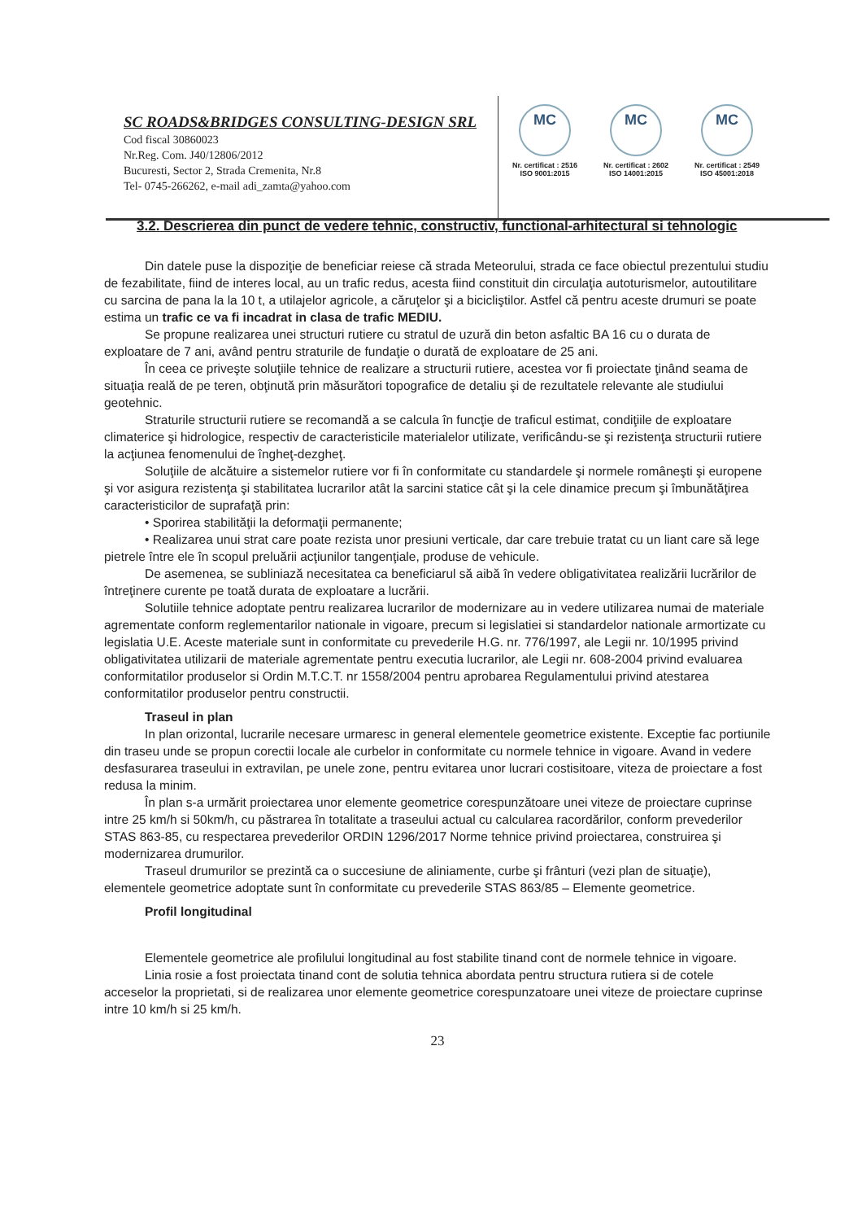SC ROADS&BRIDGES CONSULTING-DESIGN SRL
Cod fiscal 30860023
Nr.Reg. Com. J40/12806/2012
Bucuresti, Sector 2, Strada Cremenita, Nr.8
Tel- 0745-266262, e-mail adi_zamta@yahoo.com
MC
Nr. certificat : 2516
ISO 9001:2015
MC
Nr. certificat : 2602
ISO 14001:2015
MC
Nr. certificat : 2549
ISO 45001:2018
3.2. Descrierea din punct de vedere tehnic, constructiv, functional-arhitectural si tehnologic
Din datele puse la dispoziţie de beneficiar reiese că strada Meteorului, strada ce face obiectul prezentului studiu de fezabilitate, fiind de interes local, au un trafic redus, acesta fiind constituit din circulaţia autoturismelor, autoutilitare cu sarcina de pana la la 10 t, a utilajelor agricole, a căruţelor şi a bicicliştilor. Astfel că pentru aceste drumuri se poate estima un trafic ce va fi incadrat in clasa de trafic MEDIU.
Se propune realizarea unei structuri rutiere cu stratul de uzură din beton asfaltic BA 16 cu o durata de exploatare de 7 ani, având pentru straturile de fundaţie o durată de exploatare de 25 ani.
În ceea ce priveşte soluţiile tehnice de realizare a structurii rutiere, acestea vor fi proiectate ţinând seama de situaţia reală de pe teren, obţinută prin măsurători topografice de detaliu şi de rezultatele relevante ale studiului geotehnic.
Straturile structurii rutiere se recomandă a se calcula în funcţie de traficul estimat, condiţiile de exploatare climaterice şi hidrologice, respectiv de caracteristicile materialelor utilizate, verificându-se şi rezistenţa structurii rutiere la acţiunea fenomenului de îngheţ-dezgheţ.
Soluţiile de alcătuire a sistemelor rutiere vor fi în conformitate cu standardele şi normele româneşti şi europene şi vor asigura rezistenţa şi stabilitatea lucrarilor atât la sarcini statice cât şi la cele dinamice precum şi îmbunătăţirea caracteristicilor de suprafaţă prin:
• Sporirea stabilităţii la deformaţii permanente;
• Realizarea unui strat care poate rezista unor presiuni verticale, dar care trebuie tratat cu un liant care să lege pietrele între ele în scopul preluării acţiunilor tangenţiale, produse de vehicule.
De asemenea, se subliniază necesitatea ca beneficiarul să aibă în vedere obligativitatea realizării lucrărilor de întreţinere curente pe toată durata de exploatare a lucrării.
Solutiile tehnice adoptate pentru realizarea lucrarilor de modernizare au in vedere utilizarea numai de materiale agrementate conform reglementarilor nationale in vigoare, precum si legislatiei si standardelor nationale armortizate cu legislatia U.E. Aceste materiale sunt in conformitate cu prevederile H.G. nr. 776/1997, ale Legii nr. 10/1995 privind obligativitatea utilizarii de materiale agrementate pentru executia lucrarilor, ale Legii nr. 608-2004 privind evaluarea conformitatilor produselor si Ordin M.T.C.T. nr 1558/2004 pentru aprobarea Regulamentului privind atestarea conformitatilor produselor pentru constructii.
Traseul in plan
In plan orizontal, lucrarile necesare urmaresc in general elementele geometrice existente. Exceptie fac portiunile din traseu unde se propun corectii locale ale curbelor in conformitate cu normele tehnice in vigoare. Avand in vedere desfasurarea traseului in extravilan, pe unele zone, pentru evitarea unor lucrari costisitoare, viteza de proiectare a fost redusa la minim.
În plan s-a urmărit proiectarea unor elemente geometrice corespunzătoare unei viteze de proiectare cuprinse intre 25 km/h si 50km/h, cu păstrarea în totalitate a traseului actual cu calcularea racordărilor, conform prevederilor STAS 863-85, cu respectarea prevederilor ORDIN 1296/2017 Norme tehnice privind proiectarea, construirea şi modernizarea drumurilor.
Traseul drumurilor se prezintă ca o succesiune de aliniamente, curbe şi frânturi (vezi plan de situaţie), elementele geometrice adoptate sunt în conformitate cu prevederile STAS 863/85 – Elemente geometrice.
Profil longitudinal
Elementele geometrice ale profilului longitudinal au fost stabilite tinand cont de normele tehnice in vigoare.
Linia rosie a fost proiectata tinand cont de solutia tehnica abordata pentru structura rutiera si de cotele acceselor la proprietati, si de realizarea unor elemente geometrice corespunzatoare unei viteze de proiectare cuprinse intre 10 km/h si 25 km/h.
23